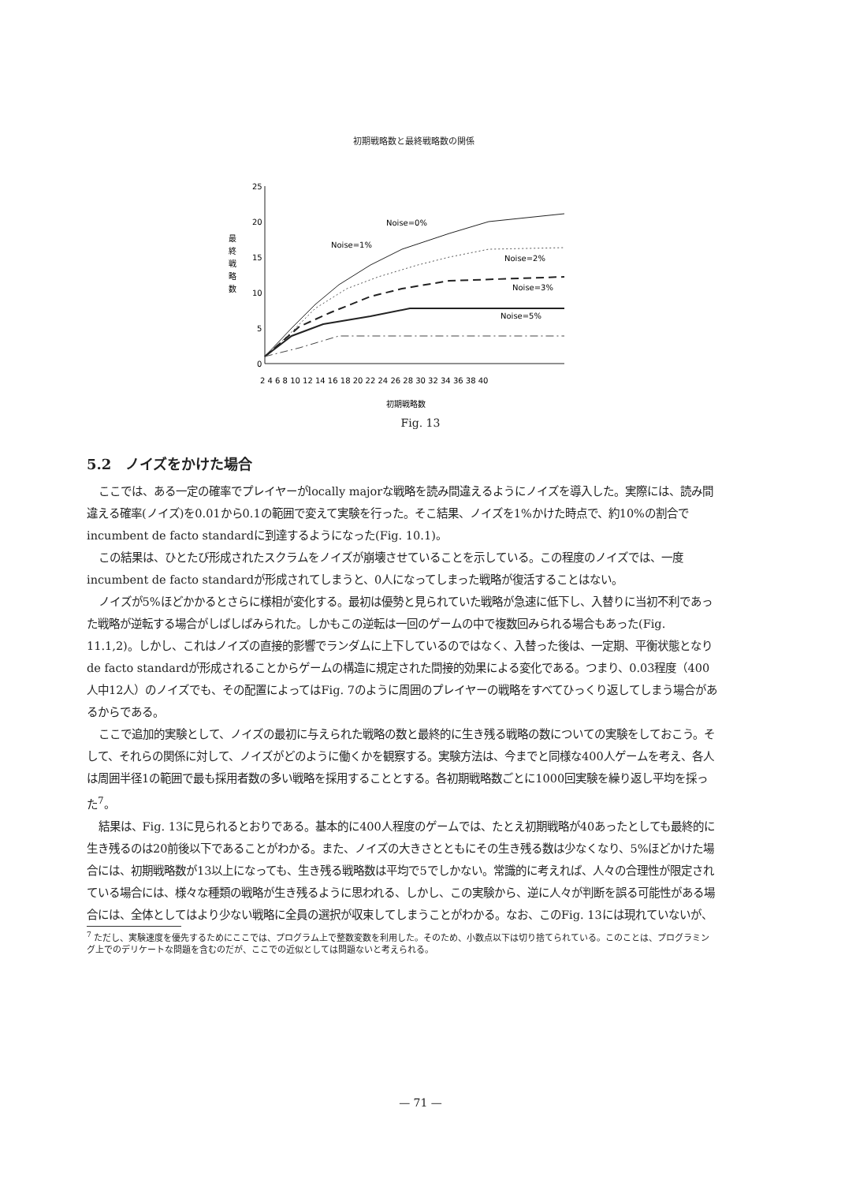初期戦略数と最終戦略数の関係
25
20
15
10
5
0
最
終
戦
略
数
2 4 6 8 10 12 14 16 18 20 22 24 26 28 30 32 34 36 38 40
初期戦略数
Noise=0%
Noise=1%
Noise=2%
Noise=3%
Noise=5%
Fig. 13
5.2　ノイズをかけた場合
ここでは、ある一定の確率でプレイヤーがlocally majorな戦略を読み間違えるようにノイズを導入した。実際には、読み間違える確率(ノイズ)を0.01から0.1の範囲で変えて実験を行った。そこ結果、ノイズを1%かけた時点で、約10%の割合でincumbent de facto standardに到達するようになった(Fig. 10.1)。
この結果は、ひとたび形成されたスクラムをノイズが崩壊させていることを示している。この程度のノイズでは、一度incumbent de facto standardが形成されてしまうと、0人になってしまった戦略が復活することはない。
ノイズが5%ほどかかるとさらに様相が変化する。最初は優勢と見られていた戦略が急速に低下し、入替りに当初不利であった戦略が逆転する場合がしばしばみられた。しかもこの逆転は一回のゲームの中で複数回みられる場合もあった(Fig. 11.1,2)。しかし、これはノイズの直接的影響でランダムに上下しているのではなく、入替った後は、一定期、平衡状態となりde facto standardが形成されることからゲームの構造に規定された間接的効果による変化である。つまり、0.03程度（400人中12人）のノイズでも、その配置によってはFig. 7のように周囲のプレイヤーの戦略をすべてひっくり返してしまう場合があるからである。
ここで追加的実験として、ノイズの最初に与えられた戦略の数と最終的に生き残る戦略の数についての実験をしておこう。そして、それらの関係に対して、ノイズがどのように働くかを観察する。実験方法は、今までと同様な400人ゲームを考え、各人は周囲半径1の範囲で最も採用者数の多い戦略を採用することとする。各初期戦略数ごとに1000回実験を繰り返し平均を採った<sup>7</sup>。
結果は、Fig. 13に見られるとおりである。基本的に400人程度のゲームでは、たとえ初期戦略が40あったとしても最終的に生き残るのは20前後以下であることがわかる。また、ノイズの大きさとともにその生き残る数は少なくなり、5%ほどかけた場合には、初期戦略数が13以上になっても、生き残る戦略数は平均で5でしかない。常識的に考えれば、人々の合理性が限定されている場合には、様々な種類の戦略が生き残るように思われる、しかし、この実験から、逆に人々が判断を誤る可能性がある場合には、全体としてはより少ない戦略に全員の選択が収束してしまうことがわかる。なお、このFig. 13には現れていないが、
<sup>7</sup> ただし、実験速度を優先するためにここでは、プログラム上で整数変数を利用した。そのため、小数点以下は切り捨てられている。このことは、プログラミング上でのデリケートな問題を含むのだが、ここでの近似としては問題ないと考えられる。
— 71 —